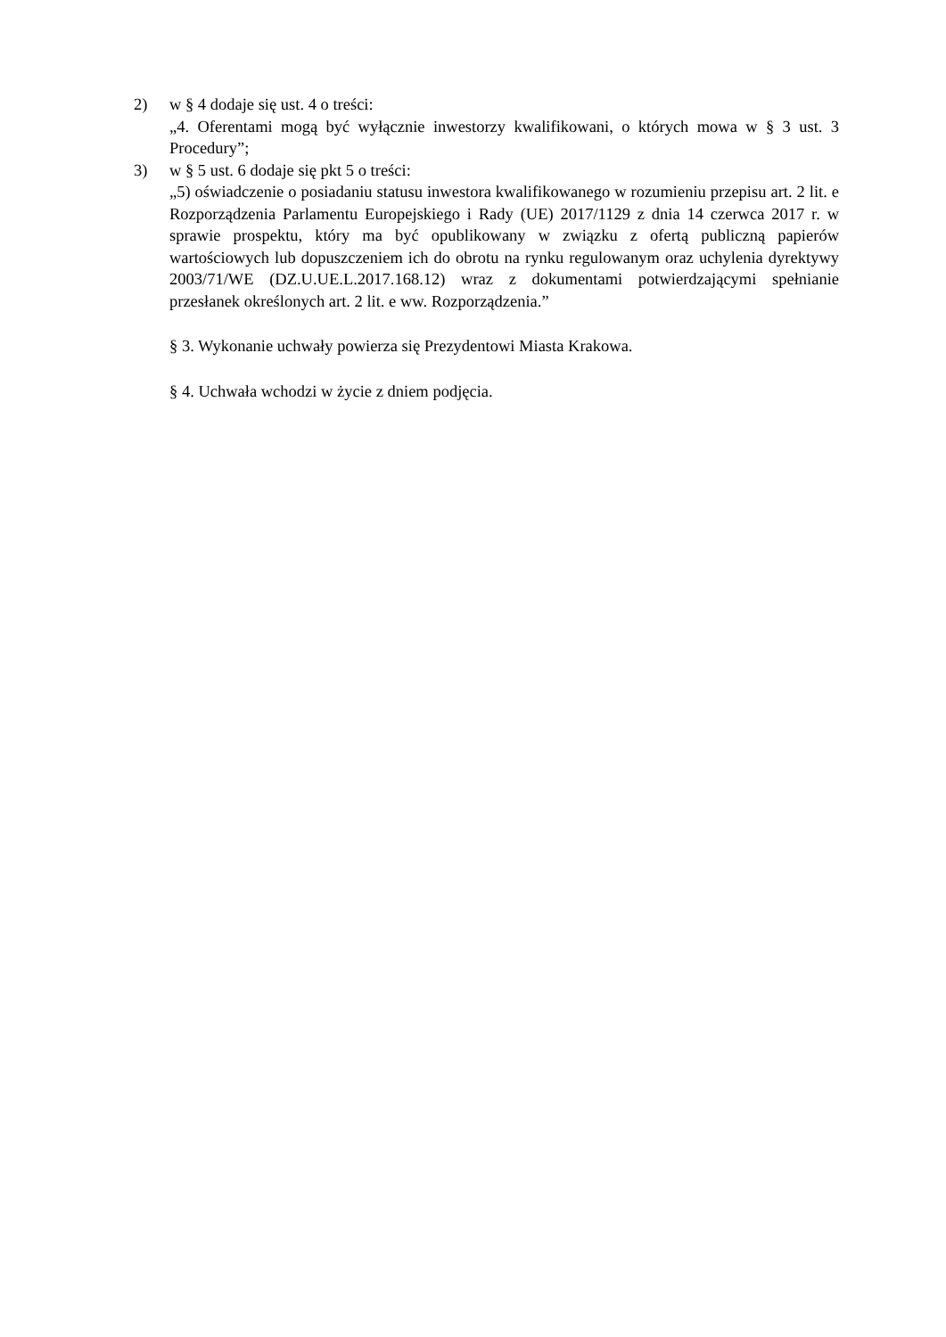2) w § 4 dodaje się ust. 4 o treści:
„4. Oferentami mogą być wyłącznie inwestorzy kwalifikowani, o których mowa w § 3 ust. 3 Procedury”;
3) w § 5 ust. 6 dodaje się pkt 5 o treści:
„5) oświadczenie o posiadaniu statusu inwestora kwalifikowanego w rozumieniu przepisu art. 2 lit. e Rozporządzenia Parlamentu Europejskiego i Rady (UE) 2017/1129 z dnia 14 czerwca 2017 r. w sprawie prospektu, który ma być opublikowany w związku z ofertą publiczną papierów wartościowych lub dopuszczeniem ich do obrotu na rynku regulowanym oraz uchylenia dyrektywy 2003/71/WE (DZ.U.UE.L.2017.168.12) wraz z dokumentami potwierdzającymi spełnianie przesłanek określonych art. 2 lit. e ww. Rozporządzenia.”
§ 3. Wykonanie uchwały powierza się Prezydentowi Miasta Krakowa.
§ 4. Uchwała wchodzi w życie z dniem podjęcia.